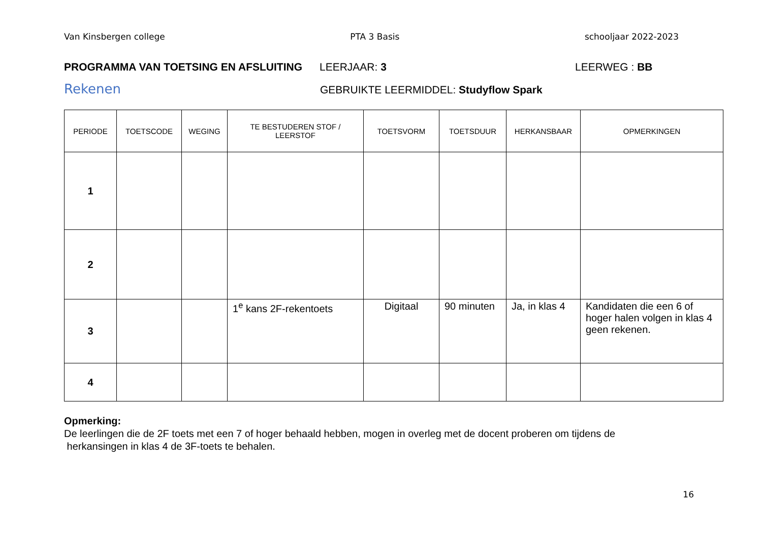Van Kinsbergen college PTA 3 Basis schooljaar 2022-2023
PROGRAMMA VAN TOETSING EN AFSLUITING LEERJAAR: 3 LEERWEG : BB
Rekenen GEBRUIKTE LEERMIDDEL: Studyflow Spark
| PERIODE | TOETSCODE | WEGING | TE BESTUDEREN STOF / LEERSTOF | TOETSVORM | TOETSDUUR | HERKANSBAAR | OPMERKINGEN |
| --- | --- | --- | --- | --- | --- | --- | --- |
| 1 | | | | | | | |
| 2 | | | | | | | |
| 3 | | | 1<sup>e</sup> kans 2F-rekentoets | Digitaal | 90 minuten | Ja, in klas 4 | Kandidaten die een 6 of hoger halen volgen in klas 4 geen rekenen. |
| 4 | | | | | | | |
Opmerking:
De leerlingen die de 2F toets met een 7 of hoger behaald hebben, mogen in overleg met de docent proberen om tijdens de
herkansingen in klas 4 de 3F-toets te behalen.
16